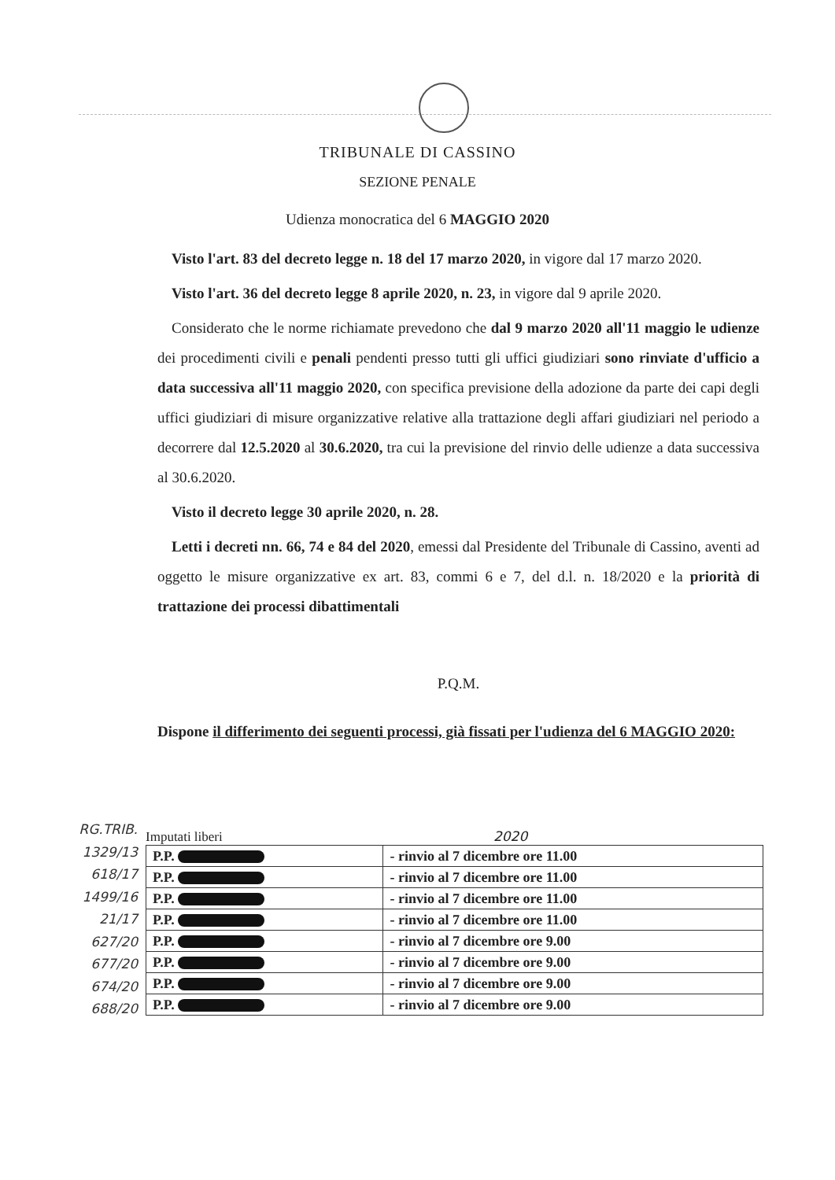TRIBUNALE DI CASSINO
SEZIONE PENALE
Udienza monocratica del 6 MAGGIO 2020
Visto l'art. 83 del decreto legge n. 18 del 17 marzo 2020, in vigore dal 17 marzo 2020.
Visto l'art. 36 del decreto legge 8 aprile 2020, n. 23, in vigore dal 9 aprile 2020.
Considerato che le norme richiamate prevedono che dal 9 marzo 2020 all'11 maggio le udienze dei procedimenti civili e penali pendenti presso tutti gli uffici giudiziari sono rinviate d'ufficio a data successiva all'11 maggio 2020, con specifica previsione della adozione da parte dei capi degli uffici giudiziari di misure organizzative relative alla trattazione degli affari giudiziari nel periodo a decorrere dal 12.5.2020 al 30.6.2020, tra cui la previsione del rinvio delle udienze a data successiva al 30.6.2020.
Visto il decreto legge 30 aprile 2020, n. 28.
Letti i decreti nn. 66, 74 e 84 del 2020, emessi dal Presidente del Tribunale di Cassino, aventi ad oggetto le misure organizzative ex art. 83, commi 6 e 7, del d.l. n. 18/2020 e la priorità di trattazione dei processi dibattimentali
P.Q.M.
Dispone il differimento dei seguenti processi, già fissati per l'udienza del 6 MAGGIO 2020:
RG.TRIB.
1329/13
618/17
1499/16
21/17
627/20
677/20
674/20
688/20
Imputati liberi 2020
| P.P. | - rinvio al 7 dicembre ore 11.00 |
| P.P. | - rinvio al 7 dicembre ore 11.00 |
| P.P. | - rinvio al 7 dicembre ore 11.00 |
| P.P. | - rinvio al 7 dicembre ore 11.00 |
| P.P. | - rinvio al 7 dicembre ore 9.00 |
| P.P. | - rinvio al 7 dicembre ore 9.00 |
| P.P. | - rinvio al 7 dicembre ore 9.00 |
| P.P. | - rinvio al 7 dicembre ore 9.00 |